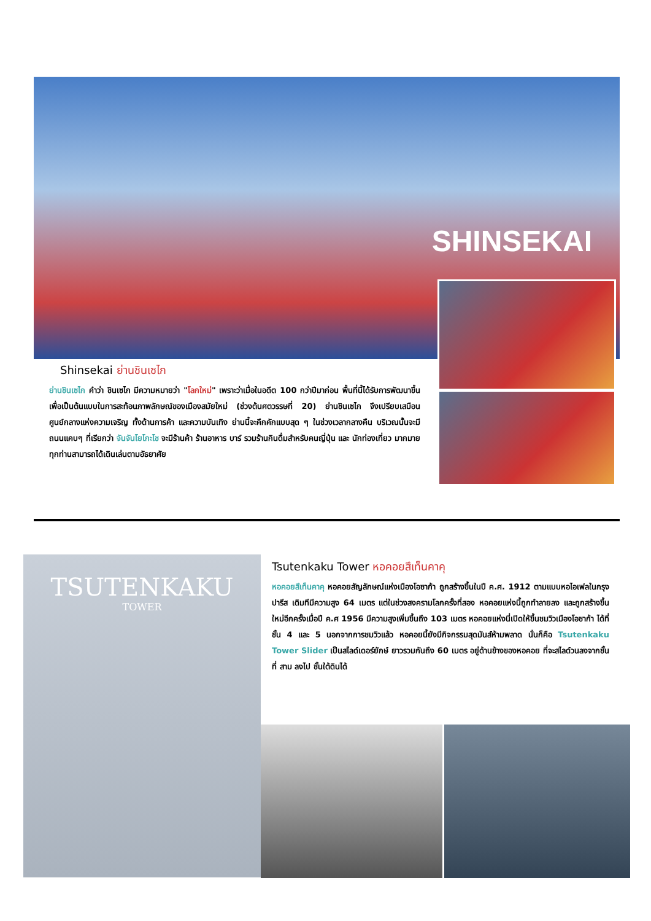SHINSEKAI
Shinsekai ย่านชินเซไก
ย่านชินเซไก คำว่า ชินเซไก มีความหมายว่า "โลกใหม่" เพราะว่าเมื่อในอดีต 100 กว่าปีมาก่อน พื้นที่นี้ได้รับการพัฒนาขึ้น เพื่อเป็นต้นแบบในการสะท้อนภาพลักษณ์ของเมืองสมัยใหม่ (ช่วงต้นศตวรรษที่ 20) ย่านชินเซไก จึงเปรียบเสมือนศูนย์กลางแห่งความเจริญ ทั้งด้านการค้า และความบันเทิง ย่านนี้จะคึกคักแบบสุด ๆ ในช่วงเวลากลางคืน บริเวณนั้นจะมีถนนแคบๆ ที่เรียกว่า จันจันโยโกะโช จะมีร้านค้า ร้านอาหาร บาร์ รวมร้านกินดื่มสำหรับคนญี่ปุ่น และ นักท่องเที่ยว มากมาย ทุกท่านสามารถได้เดินเล่นตามอัธยาศัย
TSUTENKAKU
TOWER
Tsutenkaku Tower หอคอยสึเท็นคาคุ
หอคอยสึเท็นคาคุ หอคอยสัญลักษณ์แห่งเมืองโอซาก้า ถูกสร้างขึ้นในปี ค.ศ. 1912 ตามแบบหอไอเฟลในกรุงปารีส เดิมทีมีความสูง 64 เมตร แต่ในช่วงสงครามโลกครั้งที่สอง หอคอยแห่งนี้ถูกทำลายลง และถูกสร้างขึ้นใหม่อีกครั้งเมื่อปี ค.ศ 1956 มีความสูงเพิ่มขึ้นถึง 103 เมตร หอคอยแห่งนี่เปิดให้ขึ้นชมวิวเมืองโอซาก้า ได้ที่ชั้น 4 และ 5 นอกจากการชมวิวแล้ว หอคอยนี้ยังมีกิจกรรมสุดมันส์ห้ามพลาด นั่นก็คือ Tsutenkaku Tower Slider เป็นสไลด์เดอร์ยักษ์ ยาวรวมกันถึง 60 เมตร อยู่ด้านข้างของหอคอย ที่จะสไลด์วนลงจากชั้นที่ สาม ลงไป ชั้นใต้ดินได้